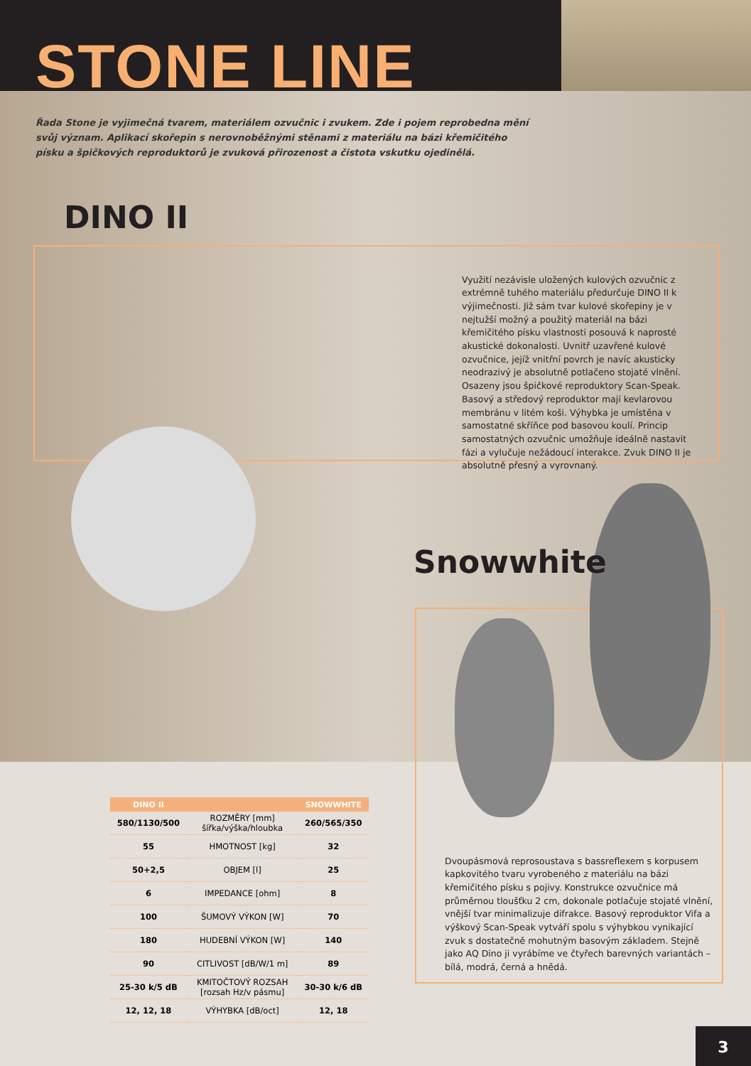STONE LINE
Řada Stone je vyjimečná tvarem, materiálem ozvučnic i zvukem. Zde i pojem reprobedna mění svůj význam. Aplikací skořepin s nerovnoběžnými stěnami z materiálu na bázi křemičitého písku a špičkových reproduktorů je zvuková přirozenost a čistota vskutku ojedinělá.
DINO II
Využití nezávisle uložených kulových ozvučnic z extrémně tuhého materiálu předurčuje DINO II k výjimečnosti. Již sám tvar kulové skořepiny je v nejtužší možný a použitý materiál na bázi křemičitého písku vlastnosti posouvá k naprosté akustické dokonalosti. Uvnitř uzavřené kulové ozvučnice, jejíž vnitřní povrch je navíc akusticky neodrazivý je absolutně potlačeno stojaté vlnění. Osazeny jsou špičkové reproduktory Scan-Speak. Basový a středový reproduktor mají kevlarovou membránu v litém koši. Výhybka je umístěna v samostatné skříňce pod basovou koulí. Princip samostatných ozvučnic umožňuje ideálně nastavit fázi a vylučuje nežádoucí interakce. Zvuk DINO II je absolutně přesný a vyrovnaný.
Snowwhite
Dvoupásmová reprosoustava s bassreflexem s korpusem kapkovitého tvaru vyrobeného z materiálu na bázi křemičitého písku s pojivy. Konstrukce ozvučnice má průměrnou tloušťku 2 cm, dokonale potlačuje stojaté vlnění, vnější tvar minimalizuje difrakce. Basový reproduktor Vifa a výškový Scan-Speak vytváří spolu s výhybkou vynikající zvuk s dostatečně mohutným basovým základem. Stejně jako AQ Dino ji vyrábíme ve čtyřech barevných variantách – bílá, modrá, černá a hnědá.
| DINO II | | SNOWWHITE |
| --- | --- | --- |
| 580/1130/500 | ROZMĚRY [mm] šířka/výška/hloubka | 260/565/350 |
| 55 | HMOTNOST [kg] | 32 |
| 50+2,5 | OBJEM [l] | 25 |
| 6 | IMPEDANCE [ohm] | 8 |
| 100 | ŠUMOVÝ VÝKON [W] | 70 |
| 180 | HUDEBNÍ VÝKON [W] | 140 |
| 90 | CITLIVOST [dB/W/1 m] | 89 |
| 25-30 k/5 dB | KMITOČTOVÝ ROZSAH [rozsah Hz/v pásmu] | 30-30 k/6 dB |
| 12, 12, 18 | VÝHYBKA [dB/oct] | 12, 18 |
3